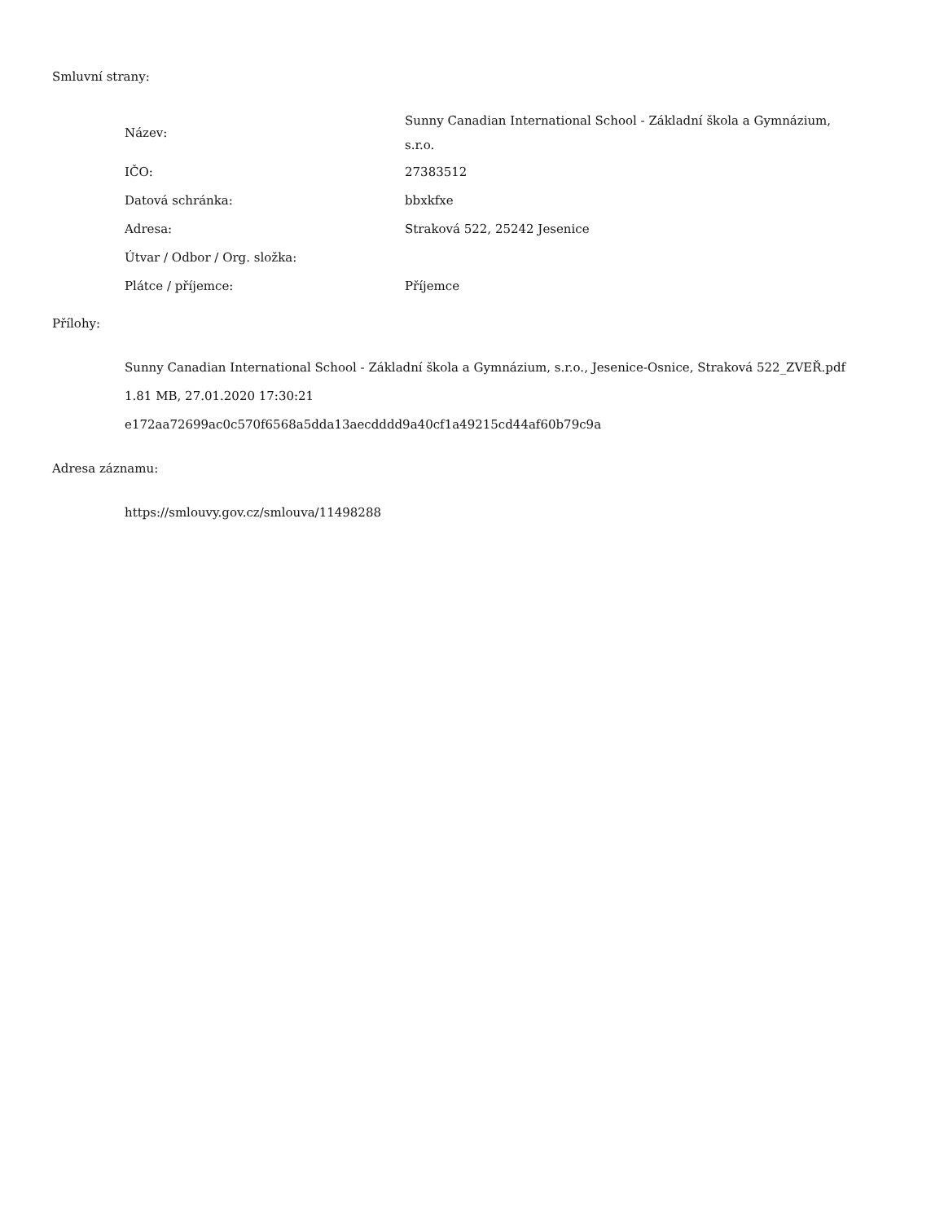Smluvní strany:
| Název: | Sunny Canadian International School - Základní škola a Gymnázium, s.r.o. |
| IČO: | 27383512 |
| Datová schránka: | bbxkfxe |
| Adresa: | Straková 522, 25242 Jesenice |
| Útvar / Odbor / Org. složka: | |
| Plátce / příjemce: | Příjemce |
Přílohy:
Sunny Canadian International School - Základní škola a Gymnázium, s.r.o., Jesenice-Osnice, Straková 522_ZVEŘ.pdf
1.81 MB, 27.01.2020 17:30:21
e172aa72699ac0c570f6568a5dda13aecdddd9a40cf1a49215cd44af60b79c9a
Adresa záznamu:
https://smlouvy.gov.cz/smlouva/11498288